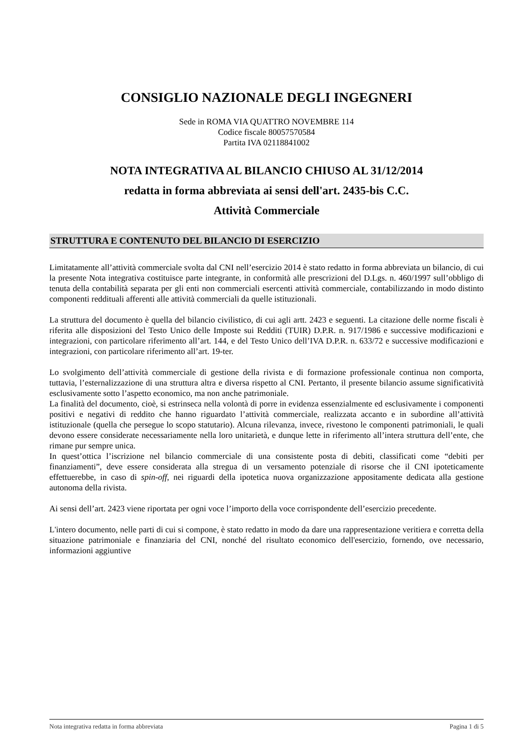CONSIGLIO NAZIONALE DEGLI INGEGNERI
Sede in ROMA VIA QUATTRO NOVEMBRE 114
Codice fiscale 80057570584
Partita IVA 02118841002
NOTA INTEGRATIVA AL BILANCIO CHIUSO AL 31/12/2014
redatta in forma abbreviata ai sensi dell'art. 2435-bis C.C.
Attività Commerciale
STRUTTURA E CONTENUTO DEL BILANCIO DI ESERCIZIO
Limitatamente all’attività commerciale svolta dal CNI nell’esercizio 2014 è stato redatto in forma abbreviata un bilancio, di cui la presente Nota integrativa costituisce parte integrante, in conformità alle prescrizioni del D.Lgs. n. 460/1997 sull’obbligo di tenuta della contabilità separata per gli enti non commerciali esercenti attività commerciale, contabilizzando in modo distinto componenti reddituali afferenti alle attività commerciali da quelle istituzionali.
La struttura del documento è quella del bilancio civilistico, di cui agli artt. 2423 e seguenti. La citazione delle norme fiscali è riferita alle disposizioni del Testo Unico delle Imposte sui Redditi (TUIR) D.P.R. n. 917/1986 e successive modificazioni e integrazioni, con particolare riferimento all’art. 144, e del Testo Unico dell’IVA D.P.R. n. 633/72 e successive modificazioni e integrazioni, con particolare riferimento all’art. 19-ter.
Lo svolgimento dell’attività commerciale di gestione della rivista e di formazione professionale continua non comporta, tuttavia, l’esternalizzazione di una struttura altra e diversa rispetto al CNI. Pertanto, il presente bilancio assume significatività esclusivamente sotto l’aspetto economico, ma non anche patrimoniale.
La finalità del documento, cioè, si estrinseca nella volontà di porre in evidenza essenzialmente ed esclusivamente i componenti positivi e negativi di reddito che hanno riguardato l’attività commerciale, realizzata accanto e in subordine all’attività istituzionale (quella che persegue lo scopo statutario). Alcuna rilevanza, invece, rivestono le componenti patrimoniali, le quali devono essere considerate necessariamente nella loro unitarietà, e dunque lette in riferimento all’intera struttura dell’ente, che rimane pur sempre unica.
In quest’ottica l’iscrizione nel bilancio commerciale di una consistente posta di debiti, classificati come “debiti per finanziamenti”, deve essere considerata alla stregua di un versamento potenziale di risorse che il CNI ipoteticamente effettuerebbe, in caso di spin-off, nei riguardi della ipotetica nuova organizzazione appositamente dedicata alla gestione autonoma della rivista.
Ai sensi dell’art. 2423 viene riportata per ogni voce l’importo della voce corrispondente dell’esercizio precedente.
L'intero documento, nelle parti di cui si compone, è stato redatto in modo da dare una rappresentazione veritiera e corretta della situazione patrimoniale e finanziaria del CNI, nonché del risultato economico dell'esercizio, fornendo, ove necessario, informazioni aggiuntive
Nota integrativa redatta in forma abbreviata Pagina 1 di 5